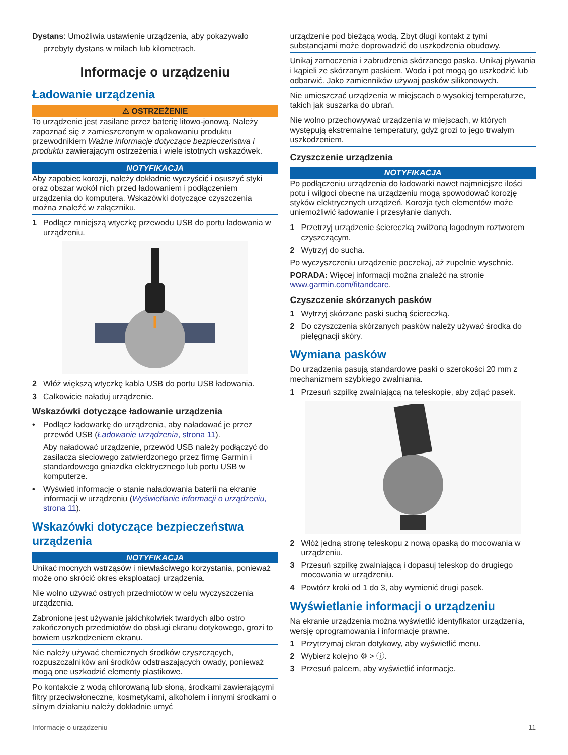Dystans: Umożliwia ustawienie urządzenia, aby pokazywało
przebyty dystans w milach lub kilometrach.
Informacje o urządzeniu
Ładowanie urządzenia
⚠ OSTRZEŻENIE
To urządzenie jest zasilane przez baterię litowo-jonową. Należy zapoznać się z zamieszczonym w opakowaniu produktu przewodnikiem Ważne informacje dotyczące bezpieczeństwa i produktu zawierającym ostrzeżenia i wiele istotnych wskazówek.
NOTYFIKACJA
Aby zapobiec korozji, należy dokładnie wyczyścić i osuszyć styki oraz obszar wokół nich przed ładowaniem i podłączeniem urządzenia do komputera. Wskazówki dotyczące czyszczenia można znaleźć w załączniku.
1 Podłącz mniejszą wtyczkę przewodu USB do portu ładowania w urządzeniu.
2 Włóż większą wtyczkę kabla USB do portu USB ładowania.
3 Całkowicie naładuj urządzenie.
Wskazówki dotyczące ładowanie urządzenia
• Podłącz ładowarkę do urządzenia, aby naładować je przez przewód USB (Ładowanie urządzenia, strona 11).
Aby naładować urządzenie, przewód USB należy podłączyć do zasilacza sieciowego zatwierdzonego przez firmę Garmin i standardowego gniazdka elektrycznego lub portu USB w komputerze.
• Wyświetl informacje o stanie naładowania baterii na ekranie informacji w urządzeniu (Wyświetlanie informacji o urządzeniu, strona 11).
Wskazówki dotyczące bezpieczeństwa urządzenia
NOTYFIKACJA
Unikać mocnych wstrząsów i niewłaściwego korzystania, ponieważ może ono skrócić okres eksploatacji urządzenia.
Nie wolno używać ostrych przedmiotów w celu wyczyszczenia urządzenia.
Zabronione jest używanie jakichkolwiek twardych albo ostro zakończonych przedmiotów do obsługi ekranu dotykowego, grozi to bowiem uszkodzeniem ekranu.
Nie należy używać chemicznych środków czyszczących, rozpuszczalników ani środków odstraszających owady, ponieważ mogą one uszkodzić elementy plastikowe.
Po kontakcie z wodą chlorowaną lub słoną, środkami zawierającymi filtry przeciwsłoneczne, kosmetykami, alkoholem i innymi środkami o silnym działaniu należy dokładnie umyć
urządzenie pod bieżącą wodą. Zbyt długi kontakt z tymi substancjami może doprowadzić do uszkodzenia obudowy.
Unikaj zamoczenia i zabrudzenia skórzanego paska. Unikaj pływania i kąpieli ze skórzanym paskiem. Woda i pot mogą go uszkodzić lub odbarwić. Jako zamienników używaj pasków silikonowych.
Nie umieszczać urządzenia w miejscach o wysokiej temperaturze, takich jak suszarka do ubrań.
Nie wolno przechowywać urządzenia w miejscach, w których występują ekstremalne temperatury, gdyż grozi to jego trwałym uszkodzeniem.
Czyszczenie urządzenia
NOTYFIKACJA
Po podłączeniu urządzenia do ładowarki nawet najmniejsze ilości potu i wilgoci obecne na urządzeniu mogą spowodować korozję styków elektrycznych urządzeń. Korozja tych elementów może uniemożliwić ładowanie i przesyłanie danych.
1 Przetrzyj urządzenie ściereczką zwilżoną łagodnym roztworem czyszczącym.
2 Wytrzyj do sucha.
Po wyczyszczeniu urządzenie poczekaj, aż zupełnie wyschnie.
PORADA: Więcej informacji można znaleźć na stronie www.garmin.com/fitandcare.
Czyszczenie skórzanych pasków
1 Wytrzyj skórzane paski suchą ściereczką.
2 Do czyszczenia skórzanych pasków należy używać środka do pielęgnacji skóry.
Wymiana pasków
Do urządzenia pasują standardowe paski o szerokości 20 mm z mechanizmem szybkiego zwalniania.
1 Przesuń szpilkę zwalniającą na teleskopie, aby zdjąć pasek.
2 Włóż jedną stronę teleskopu z nową opaską do mocowania w urządzeniu.
3 Przesuń szpilkę zwalniającą i dopasuj teleskop do drugiego mocowania w urządzeniu.
4 Powtórz kroki od 1 do 3, aby wymienić drugi pasek.
Wyświetlanie informacji o urządzeniu
Na ekranie urządzenia można wyświetlić identyfikator urządzenia, wersję oprogramowania i informacje prawne.
1 Przytrzymaj ekran dotykowy, aby wyświetlić menu.
2 Wybierz kolejno ⚙ > ⓘ.
3 Przesuń palcem, aby wyświetlić informacje.
Informacje o urządzeniu 11